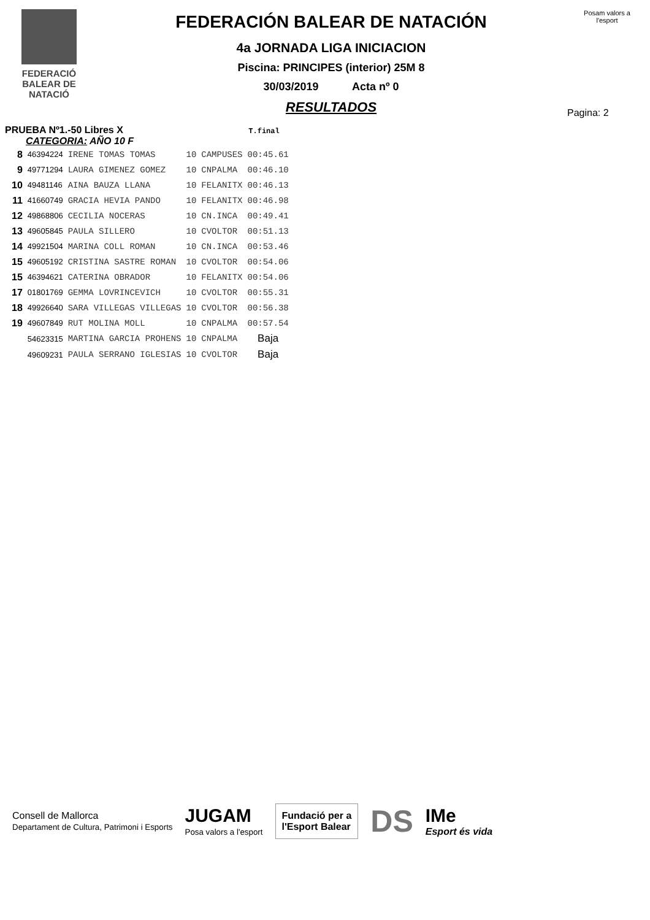FEDERACIÓ
BALEAR DE
NATACIÓ
FEDERACIÓN BALEAR DE NATACIÓN
4a JORNADA LIGA INICIACION
Piscina: PRINCIPES (interior) 25M 8
30/03/2019 Acta nº 0
RESULTADOS
Posam valors a l'esport
Pagina: 2
PRUEBA Nº1.-50 Libres X T.final
CATEGORIA: AÑO 10 F
| 8 | 46394224 | IRENE TOMAS TOMAS | 10 | CAMPUSES | 00:45.61 |
| 9 | 49771294 | LAURA GIMENEZ GOMEZ | 10 | CNPALMA | 00:46.10 |
| 10 | 49481146 | AINA BAUZA LLANA | 10 | FELANITX | 00:46.13 |
| 11 | 41660749 | GRACIA HEVIA PANDO | 10 | FELANITX | 00:46.98 |
| 12 | 49868806 | CECILIA NOCERAS | 10 | CN.INCA | 00:49.41 |
| 13 | 49605845 | PAULA SILLERO | 10 | CVOLTOR | 00:51.13 |
| 14 | 49921504 | MARINA COLL ROMAN | 10 | CN.INCA | 00:53.46 |
| 15 | 49605192 | CRISTINA SASTRE ROMAN | 10 | CVOLTOR | 00:54.06 |
| 15 | 46394621 | CATERINA OBRADOR | 10 | FELANITX | 00:54.06 |
| 17 | 01801769 | GEMMA LOVRINCEVICH | 10 | CVOLTOR | 00:55.31 |
| 18 | 49926640 | SARA VILLEGAS VILLEGAS | 10 | CVOLTOR | 00:56.38 |
| 19 | 49607849 | RUT MOLINA MOLL | 10 | CNPALMA | 00:57.54 |
| | 54623315 | MARTINA GARCIA PROHENS | 10 | CNPALMA | Baja |
| | 49609231 | PAULA SERRANO IGLESIAS | 10 | CVOLTOR | Baja |
Consell de Mallorca
Departament de Cultura, Patrimoni i Esports JUGAM
Posa valors a l'esport
Fundació per a
l'Esport Balear
DS IMe
Esport és vida